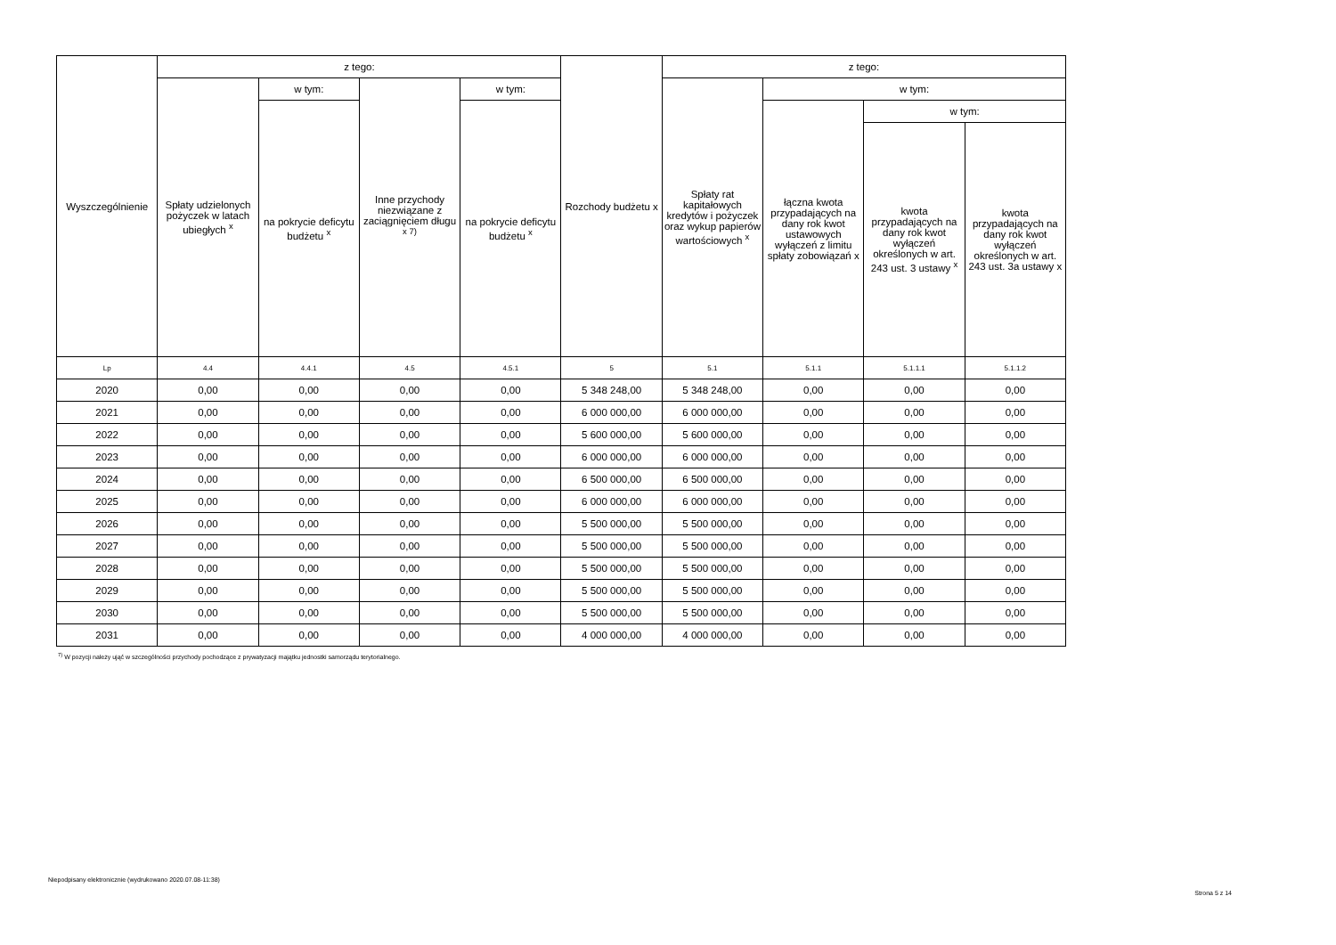| Wyszczególnienie | z tego: | | | | Rozchody budżetu x | z tego: | | | |
| --- | --- | --- | --- | --- | --- | --- | --- | --- | --- |
| | Spłaty udzielonych pożyczek w latach ubiegłych <sup>x</sup> | w tym: | Inne przychody niezwiązane z zaciągnięciem długu <sup>x 7)</sup> | w tym: | | Spłaty rat kapitałowych kredytów i pożyczek oraz wykup papierów wartościowych <sup>x</sup> | w tym: | | |
| | | na pokrycie deficytu budżetu <sup>x</sup> | | na pokrycie deficytu budżetu <sup>x</sup> | | | łączna kwota przypadających na dany rok kwot ustawowych wyłączeń z limitu spłaty zobowiązań x | w tym: | |
| | | | | | | | | kwota przypadających na dany rok kwot wyłączeń określonych w art. 243 ust. 3 ustawy <sup>x</sup> | kwota przypadających na dany rok kwot wyłączeń określonych w art. 243 ust. 3a ustawy x |
| Lp | 4.4 | 4.4.1 | 4.5 | 4.5.1 | 5 | 5.1 | 5.1.1 | 5.1.1.1 | 5.1.1.2 |
| 2020 | 0,00 | 0,00 | 0,00 | 0,00 | 5 348 248,00 | 5 348 248,00 | 0,00 | 0,00 | 0,00 |
| 2021 | 0,00 | 0,00 | 0,00 | 0,00 | 6 000 000,00 | 6 000 000,00 | 0,00 | 0,00 | 0,00 |
| 2022 | 0,00 | 0,00 | 0,00 | 0,00 | 5 600 000,00 | 5 600 000,00 | 0,00 | 0,00 | 0,00 |
| 2023 | 0,00 | 0,00 | 0,00 | 0,00 | 6 000 000,00 | 6 000 000,00 | 0,00 | 0,00 | 0,00 |
| 2024 | 0,00 | 0,00 | 0,00 | 0,00 | 6 500 000,00 | 6 500 000,00 | 0,00 | 0,00 | 0,00 |
| 2025 | 0,00 | 0,00 | 0,00 | 0,00 | 6 000 000,00 | 6 000 000,00 | 0,00 | 0,00 | 0,00 |
| 2026 | 0,00 | 0,00 | 0,00 | 0,00 | 5 500 000,00 | 5 500 000,00 | 0,00 | 0,00 | 0,00 |
| 2027 | 0,00 | 0,00 | 0,00 | 0,00 | 5 500 000,00 | 5 500 000,00 | 0,00 | 0,00 | 0,00 |
| 2028 | 0,00 | 0,00 | 0,00 | 0,00 | 5 500 000,00 | 5 500 000,00 | 0,00 | 0,00 | 0,00 |
| 2029 | 0,00 | 0,00 | 0,00 | 0,00 | 5 500 000,00 | 5 500 000,00 | 0,00 | 0,00 | 0,00 |
| 2030 | 0,00 | 0,00 | 0,00 | 0,00 | 5 500 000,00 | 5 500 000,00 | 0,00 | 0,00 | 0,00 |
| 2031 | 0,00 | 0,00 | 0,00 | 0,00 | 4 000 000,00 | 4 000 000,00 | 0,00 | 0,00 | 0,00 |
<sup>7)</sup> W pozycji należy ująć w szczególności przychody pochodzące z prywatyzacji majątku jednostki samorządu terytorialnego.
Niepodpisany elektronicznie (wydrukowano 2020.07.08-11:38)
Strona 5 z 14